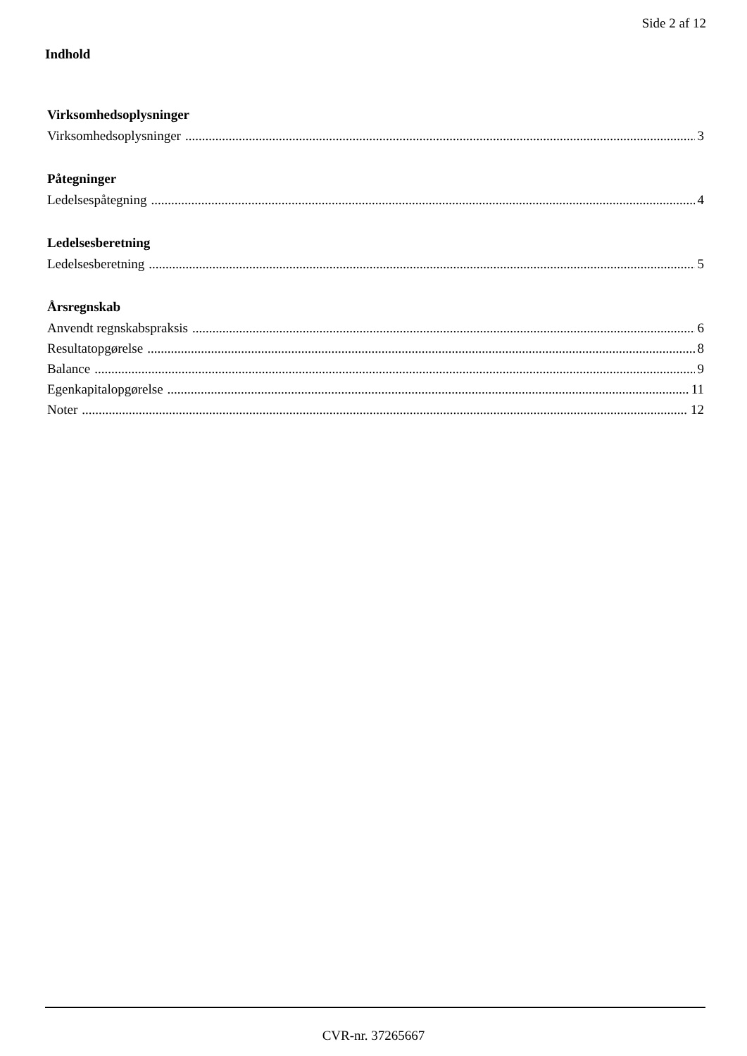Side 2 af 12
Indhold
Virksomhedsoplysninger
Virksomhedsoplysninger 3
Påtegninger
Ledelsespåtegning 4
Ledelsesberetning
Ledelsesberetning 5
Årsregnskab
Anvendt regnskabspraksis 6
Resultatopgørelse 8
Balance 9
Egenkapitalopgørelse 11
Noter 12
CVR-nr. 37265667